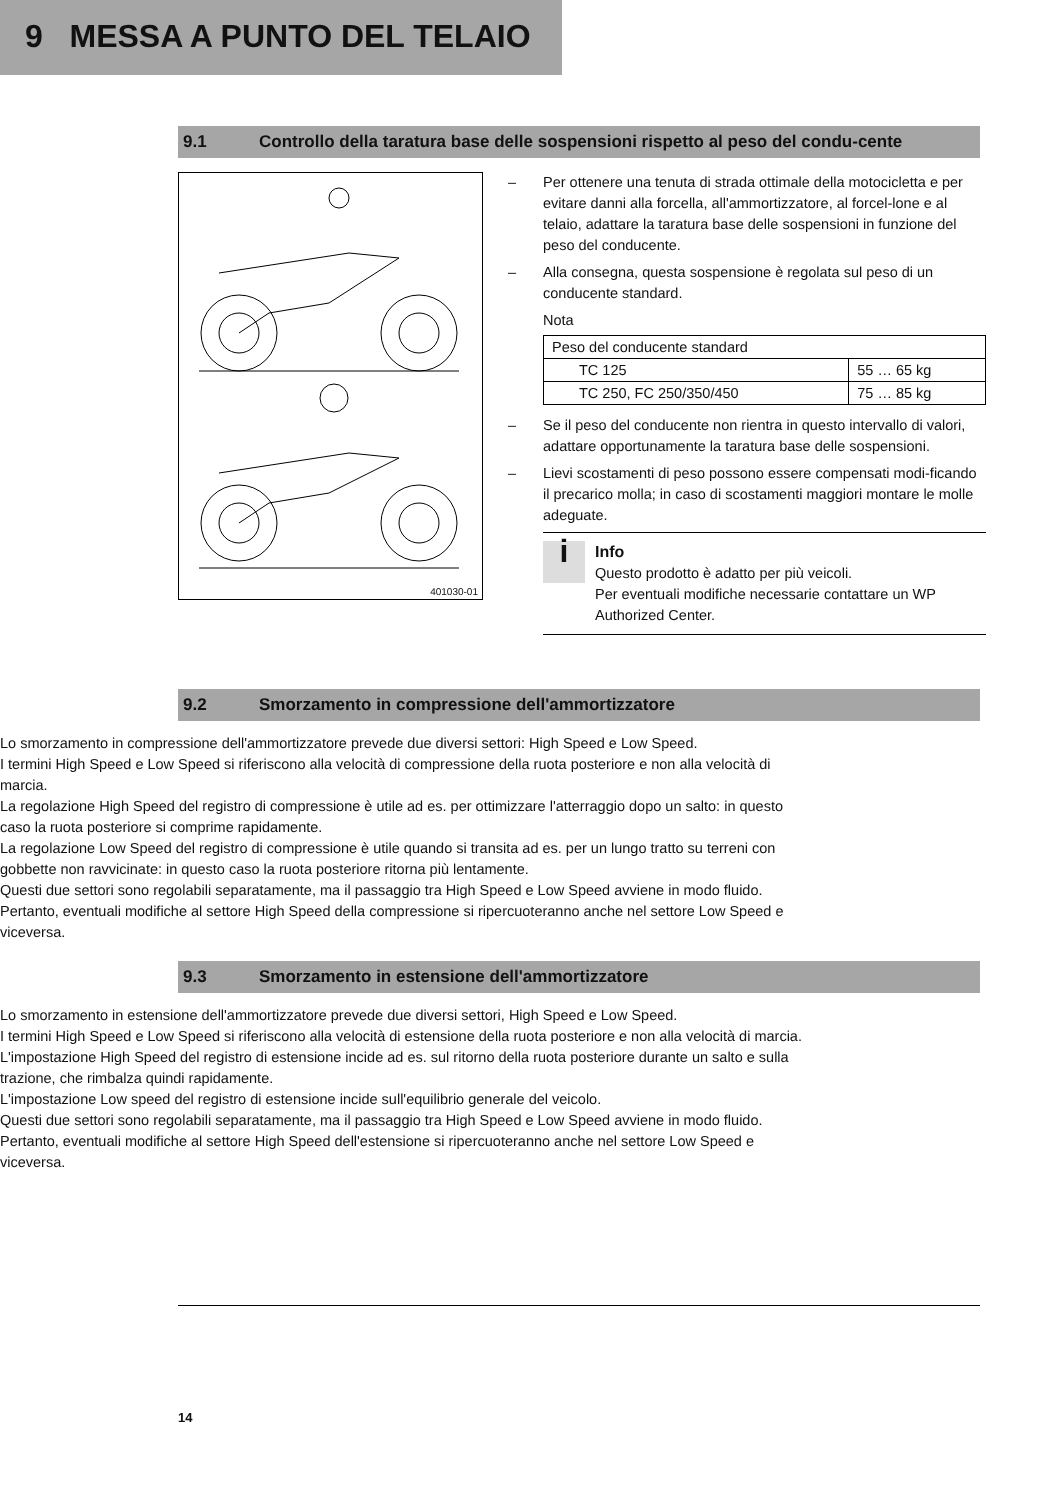9 MESSA A PUNTO DEL TELAIO
9.1 Controllo della taratura base delle sospensioni rispetto al peso del condu-cente
401030-01
– Per ottenere una tenuta di strada ottimale della motocicletta e per evitare danni alla forcella, all'ammortizzatore, al forcel-lone e al telaio, adattare la taratura base delle sospensioni in funzione del peso del conducente.
– Alla consegna, questa sospensione è regolata sul peso di un conducente standard.
Nota
| Peso del conducente standard | |
| TC 125 | 55 … 65 kg |
| TC 250, FC 250/350/450 | 75 … 85 kg |
– Se il peso del conducente non rientra in questo intervallo di valori, adattare opportunamente la taratura base delle sospensioni.
– Lievi scostamenti di peso possono essere compensati modi-ficando il precarico molla; in caso di scostamenti maggiori montare le molle adeguate.
i
Info
Questo prodotto è adatto per più veicoli.
Per eventuali modifiche necessarie contattare un WP Authorized Center.
9.2 Smorzamento in compressione dell'ammortizzatore
Lo smorzamento in compressione dell'ammortizzatore prevede due diversi settori: High Speed e Low Speed.
I termini High Speed e Low Speed si riferiscono alla velocità di compressione della ruota posteriore e non alla velocità di marcia.
La regolazione High Speed del registro di compressione è utile ad es. per ottimizzare l'atterraggio dopo un salto: in questo caso la ruota posteriore si comprime rapidamente.
La regolazione Low Speed del registro di compressione è utile quando si transita ad es. per un lungo tratto su terreni con gobbette non ravvicinate: in questo caso la ruota posteriore ritorna più lentamente.
Questi due settori sono regolabili separatamente, ma il passaggio tra High Speed e Low Speed avviene in modo fluido. Pertanto, eventuali modifiche al settore High Speed della compressione si ripercuoteranno anche nel settore Low Speed e viceversa.
9.3 Smorzamento in estensione dell'ammortizzatore
Lo smorzamento in estensione dell'ammortizzatore prevede due diversi settori, High Speed e Low Speed.
I termini High Speed e Low Speed si riferiscono alla velocità di estensione della ruota posteriore e non alla velocità di marcia.
L'impostazione High Speed del registro di estensione incide ad es. sul ritorno della ruota posteriore durante un salto e sulla trazione, che rimbalza quindi rapidamente.
L'impostazione Low speed del registro di estensione incide sull'equilibrio generale del veicolo.
Questi due settori sono regolabili separatamente, ma il passaggio tra High Speed e Low Speed avviene in modo fluido. Pertanto, eventuali modifiche al settore High Speed dell'estensione si ripercuoteranno anche nel settore Low Speed e viceversa.
14